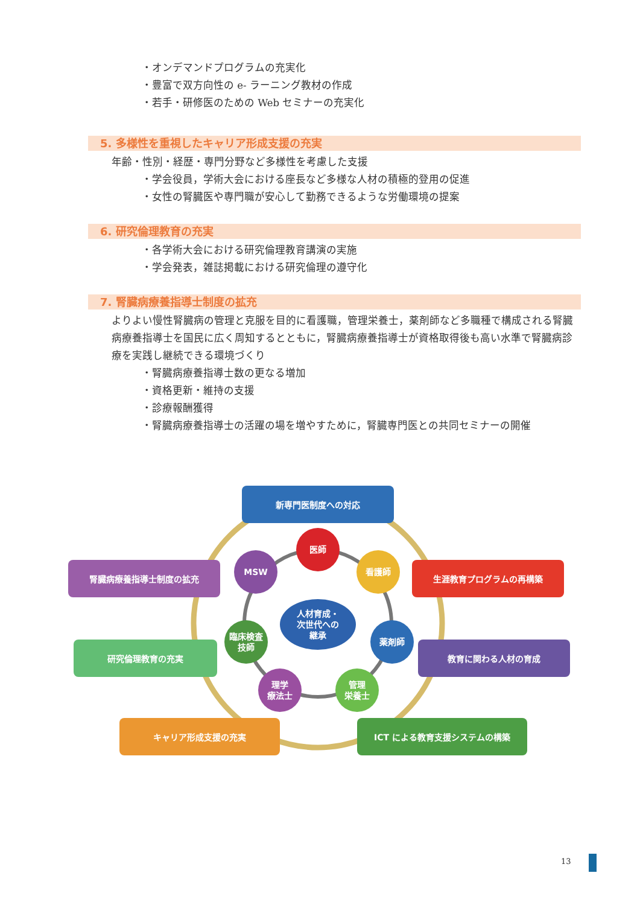・オンデマンドプログラムの充実化
・豊富で双方向性の e- ラーニング教材の作成
・若手・研修医のための Web セミナーの充実化
5. 多様性を重視したキャリア形成支援の充実
年齢・性別・経歴・専門分野など多様性を考慮した支援
・学会役員，学術大会における座長など多様な人材の積極的登用の促進
・女性の腎臓医や専門職が安心して勤務できるような労働環境の提案
6. 研究倫理教育の充実
・各学術大会における研究倫理教育講演の実施
・学会発表，雑誌掲載における研究倫理の遵守化
7. 腎臓病療養指導士制度の拡充
よりよい慢性腎臓病の管理と克服を目的に看護職，管理栄養士，薬剤師など多職種で構成される腎臓病療養指導士を国民に広く周知するとともに，腎臓病療養指導士が資格取得後も高い水準で腎臓病診療を実践し継続できる環境づくり
・腎臓病療養指導士数の更なる増加
・資格更新・維持の支援
・診療報酬獲得
・腎臓病療養指導士の活躍の場を増やすために，腎臓専門医との共同セミナーの開催
新専門医制度への対応
腎臓病療養指導士制度の拡充 生涯教育プログラムの再構築
研究倫理教育の充実 教育に関わる人材の育成
キャリア形成支援の充実 ICT による教育支援システムの構築
医師
MSW 看護師
臨床検査
技師
薬剤師
理学
療法士
管理
栄養士
人材育成・
次世代への
継承
13